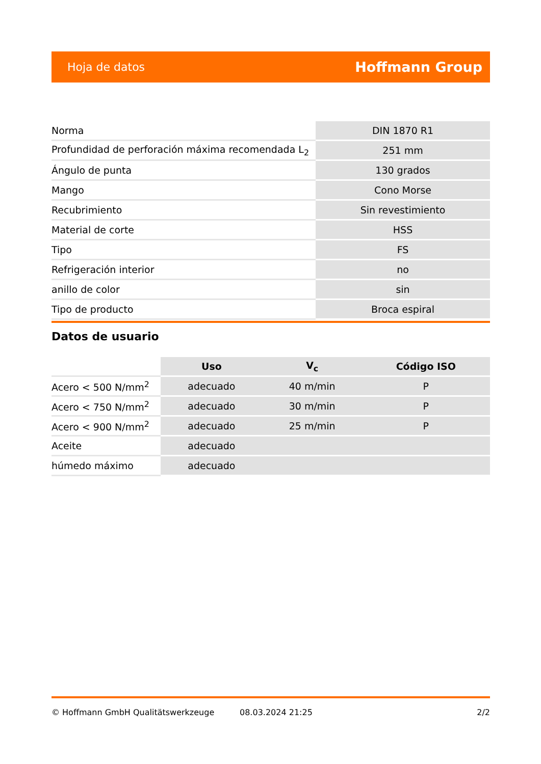Hoja de datos Hoffmann Group
| Norma | DIN 1870 R1 |
| Profundidad de perforación máxima recomendada L<sub>2</sub> | 251 mm |
| Ángulo de punta | 130 grados |
| Mango | Cono Morse |
| Recubrimiento | Sin revestimiento |
| Material de corte | HSS |
| Tipo | FS |
| Refrigeración interior | no |
| anillo de color | sin |
| Tipo de producto | Broca espiral |
Datos de usuario
| | Uso | V<sub>c</sub> | Código ISO |
| --- | --- | --- | --- |
| Acero < 500 N/mm<sup>2</sup> | adecuado | 40 m/min | P |
| Acero < 750 N/mm<sup>2</sup> | adecuado | 30 m/min | P |
| Acero < 900 N/mm<sup>2</sup> | adecuado | 25 m/min | P |
| Aceite | adecuado | | |
| húmedo máximo | adecuado | | |
© Hoffmann GmbH Qualitätswerkzeuge 08.03.2024 21:25 2/2